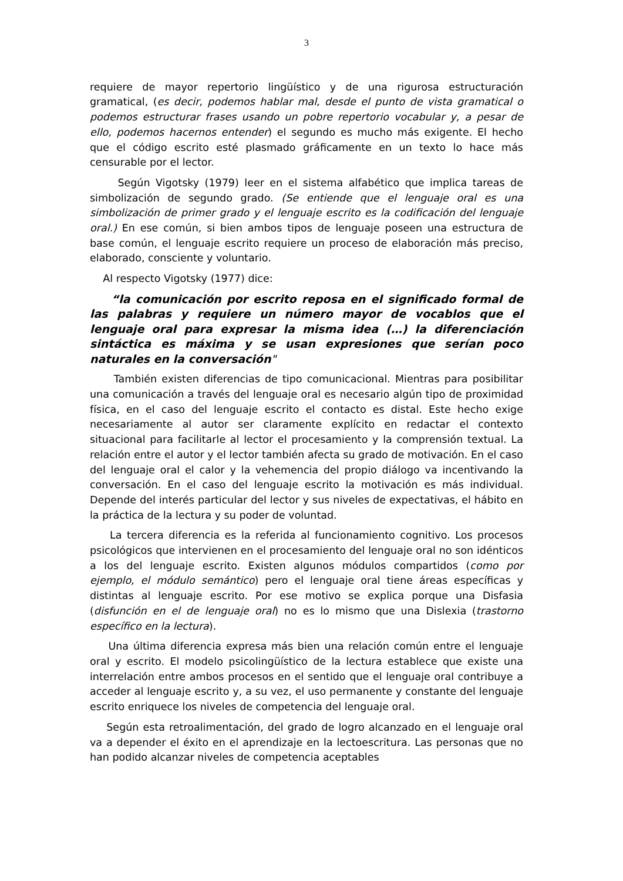3
requiere de mayor repertorio lingüístico y de una rigurosa estructuración gramatical, (es decir, podemos hablar mal, desde el punto de vista gramatical o podemos estructurar frases usando un pobre repertorio vocabular y, a pesar de ello, podemos hacernos entender) el segundo es mucho más exigente. El hecho que el código escrito esté plasmado gráficamente en un texto lo hace más censurable por el lector.
Según Vigotsky (1979) leer en el sistema alfabético que implica tareas de simbolización de segundo grado. (Se entiende que el lenguaje oral es una simbolización de primer grado y el lenguaje escrito es la codificación del lenguaje oral.) En ese común, si bien ambos tipos de lenguaje poseen una estructura de base común, el lenguaje escrito requiere un proceso de elaboración más preciso, elaborado, consciente y voluntario.
Al respecto Vigotsky (1977) dice:
“la comunicación por escrito reposa en el significado formal de las palabras y requiere un número mayor de vocablos que el lenguaje oral para expresar la misma idea (…) la diferenciación sintáctica es máxima y se usan expresiones que serían poco naturales en la conversación"
También existen diferencias de tipo comunicacional. Mientras para posibilitar una comunicación a través del lenguaje oral es necesario algún tipo de proximidad física, en el caso del lenguaje escrito el contacto es distal. Este hecho exige necesariamente al autor ser claramente explícito en redactar el contexto situacional para facilitarle al lector el procesamiento y la comprensión textual. La relación entre el autor y el lector también afecta su grado de motivación. En el caso del lenguaje oral el calor y la vehemencia del propio diálogo va incentivando la conversación. En el caso del lenguaje escrito la motivación es más individual. Depende del interés particular del lector y sus niveles de expectativas, el hábito en la práctica de la lectura y su poder de voluntad.
La tercera diferencia es la referida al funcionamiento cognitivo. Los procesos psicológicos que intervienen en el procesamiento del lenguaje oral no son idénticos a los del lenguaje escrito. Existen algunos módulos compartidos (como por ejemplo, el módulo semántico) pero el lenguaje oral tiene áreas específicas y distintas al lenguaje escrito. Por ese motivo se explica porque una Disfasia (disfunción en el de lenguaje oral) no es lo mismo que una Dislexia (trastorno específico en la lectura).
Una última diferencia expresa más bien una relación común entre el lenguaje oral y escrito. El modelo psicolingüístico de la lectura establece que existe una interrelación entre ambos procesos en el sentido que el lenguaje oral contribuye a acceder al lenguaje escrito y, a su vez, el uso permanente y constante del lenguaje escrito enriquece los niveles de competencia del lenguaje oral.
Según esta retroalimentación, del grado de logro alcanzado en el lenguaje oral va a depender el éxito en el aprendizaje en la lectoescritura. Las personas que no han podido alcanzar niveles de competencia aceptables